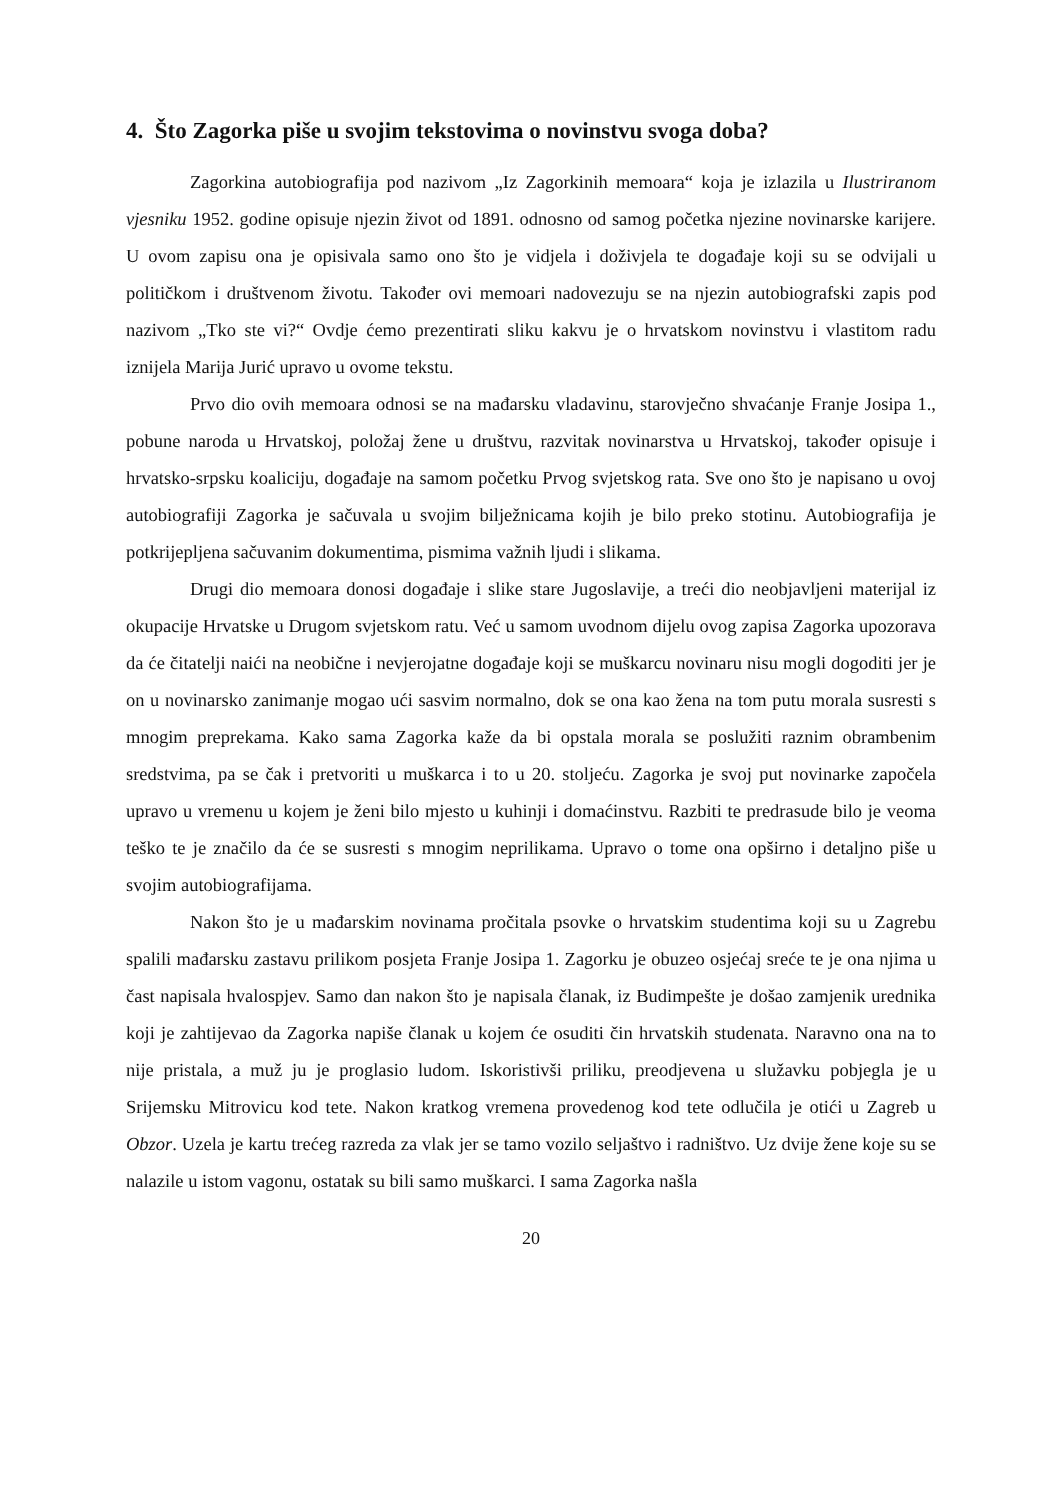4. Što Zagorka piše u svojim tekstovima o novinstvu svoga doba?
Zagorkina autobiografija pod nazivom „Iz Zagorkinih memoara“ koja je izlazila u Ilustriranom vjesniku 1952. godine opisuje njezin život od 1891. odnosno od samog početka njezine novinarske karijere. U ovom zapisu ona je opisivala samo ono što je vidjela i doživjela te događaje koji su se odvijali u političkom i društvenom životu. Također ovi memoari nadovezuju se na njezin autobiografski zapis pod nazivom „Tko ste vi?“ Ovdje ćemo prezentirati sliku kakvu je o hrvatskom novinstvu i vlastitom radu iznijela Marija Jurić upravo u ovome tekstu.
Prvo dio ovih memoara odnosi se na mađarsku vladavinu, starovječno shvaćanje Franje Josipa 1., pobune naroda u Hrvatskoj, položaj žene u društvu, razvitak novinarstva u Hrvatskoj, također opisuje i hrvatsko-srpsku koaliciju, događaje na samom početku Prvog svjetskog rata. Sve ono što je napisano u ovoj autobiografiji Zagorka je sačuvala u svojim bilježnicama kojih je bilo preko stotinu. Autobiografija je potkrijepljena sačuvanim dokumentima, pismima važnih ljudi i slikama.
Drugi dio memoara donosi događaje i slike stare Jugoslavije, a treći dio neobjavljeni materijal iz okupacije Hrvatske u Drugom svjetskom ratu. Već u samom uvodnom dijelu ovog zapisa Zagorka upozorava da će čitatelji naići na neobične i nevjerojatne događaje koji se muškarcu novinaru nisu mogli dogoditi jer je on u novinarsko zanimanje mogao ući sasvim normalno, dok se ona kao žena na tom putu morala susresti s mnogim preprekama. Kako sama Zagorka kaže da bi opstala morala se poslužiti raznim obrambenim sredstvima, pa se čak i pretvoriti u muškarca i to u 20. stoljeću. Zagorka je svoj put novinarke započela upravo u vremenu u kojem je ženi bilo mjesto u kuhinji i domaćinstvu. Razbiti te predrasude bilo je veoma teško te je značilo da će se susresti s mnogim neprilikama. Upravo o tome ona opširno i detaljno piše u svojim autobiografijama.
Nakon što je u mađarskim novinama pročitala psovke o hrvatskim studentima koji su u Zagrebu spalili mađarsku zastavu prilikom posjeta Franje Josipa 1. Zagorku je obuzeo osjećaj sreće te je ona njima u čast napisala hvalospjev. Samo dan nakon što je napisala članak, iz Budimpešte je došao zamjenik urednika koji je zahtijevao da Zagorka napiše članak u kojem će osuditi čin hrvatskih studenata. Naravno ona na to nije pristala, a muž ju je proglasio ludom. Iskoristivši priliku, preodjevena u služavku pobjegla je u Srijemsku Mitrovicu kod tete. Nakon kratkog vremena provedenog kod tete odlučila je otići u Zagreb u Obzor. Uzela je kartu trećeg razreda za vlak jer se tamo vozilo seljaštvo i radništvo. Uz dvije žene koje su se nalazile u istom vagonu, ostatak su bili samo muškarci. I sama Zagorka našla
20